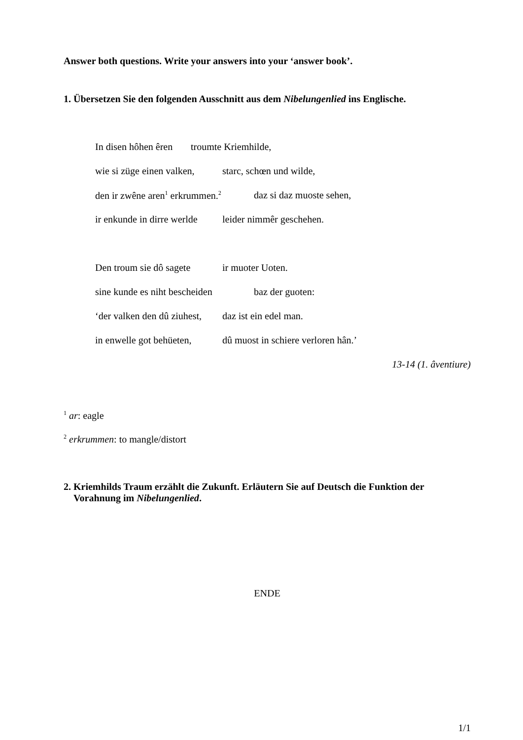Answer both questions. Write your answers into your ‘answer book’.
1. Übersetzen Sie den folgenden Ausschnitt aus dem Nibelungenlied ins Englische.
In disen hôhen êren troumte Kriemhilde,
wie si züge einen valken, starc, schœn und wilde,
den ir zwêne aren<sup>1</sup> erkrummen.<sup>2</sup> daz si daz muoste sehen,
ir enkunde in dirre werlde leider nimmêr geschehen.
Den troum sie dô sagete ir muoter Uoten.
sine kunde es niht bescheiden baz der guoten:
‘der valken den dû ziuhest, daz ist ein edel man.
in enwelle got behüeten, dû muost in schiere verloren hân.’
13-14 (1. âventiure)
<sup>1</sup> ar: eagle
<sup>2</sup> erkrummen: to mangle/distort
2. Kriemhilds Traum erzählt die Zukunft. Erläutern Sie auf Deutsch die Funktion der
Vorahnung im Nibelungenlied.
ENDE
1/1